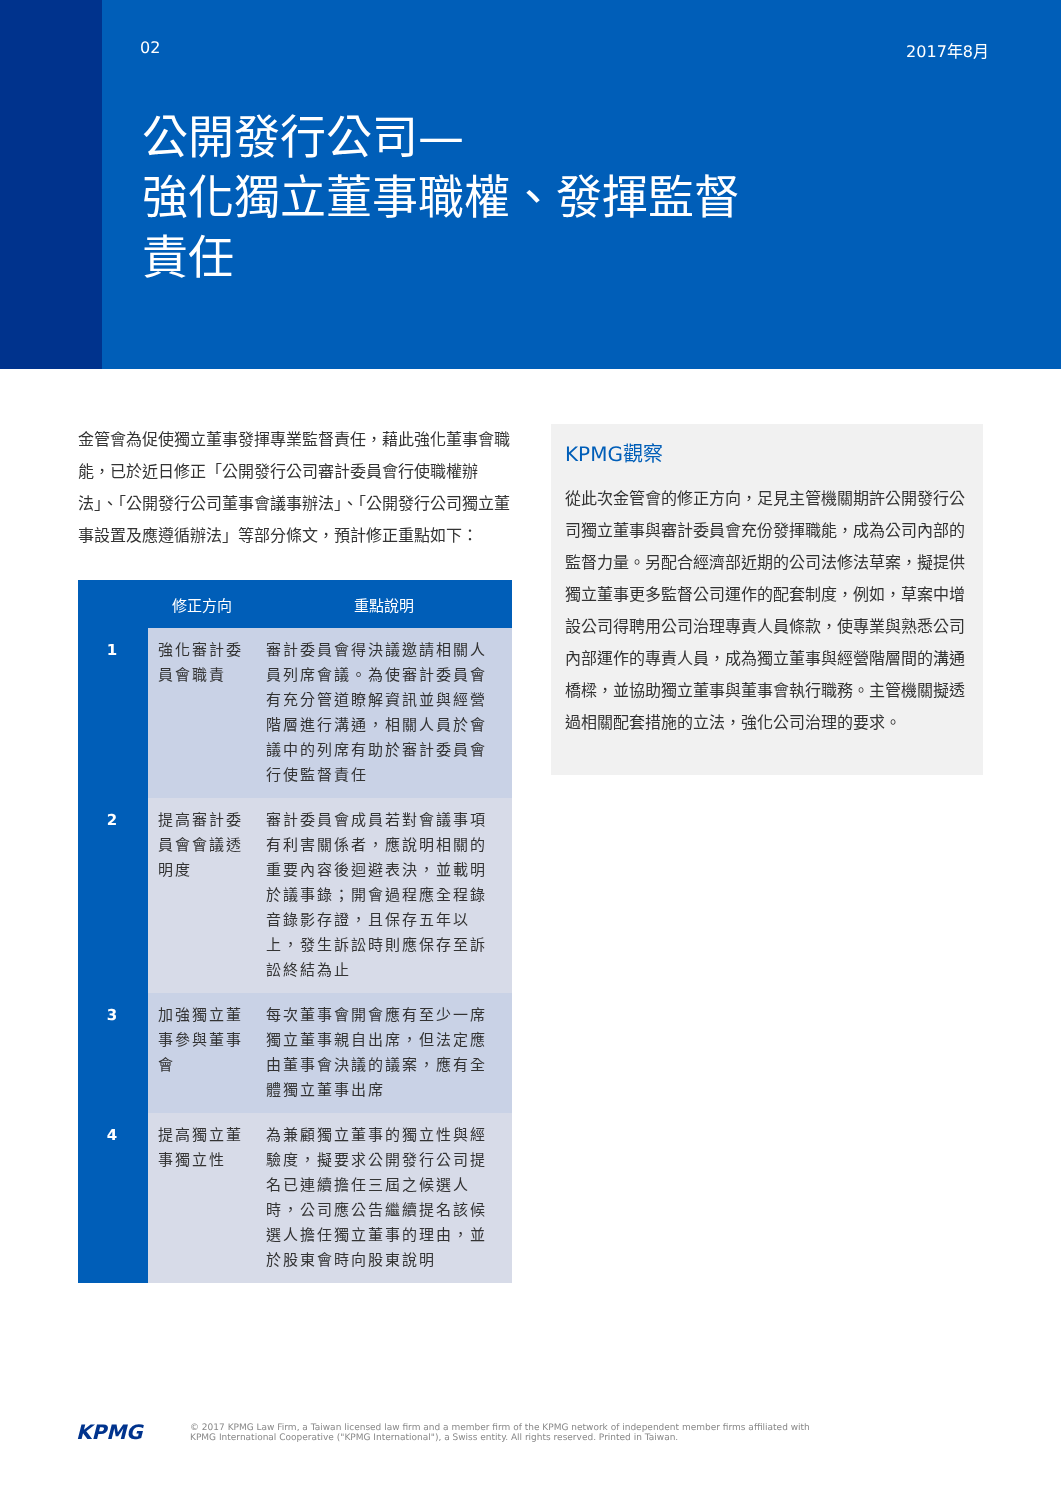02 2017年8月
公開發行公司—
強化獨立董事職權、發揮監督
責任
金管會為促使獨立董事發揮專業監督責任，藉此強化董事會職能，已於近日修正「公開發行公司審計委員會行使職權辦法」、「公開發行公司董事會議事辦法」、「公開發行公司獨立董事設置及應遵循辦法」等部分條文，預計修正重點如下：
| | 修正方向 | 重點說明 |
| --- | --- | --- |
| 1 | 強化審計委員會職責 | 審計委員會得決議邀請相關人員列席會議。為使審計委員會有充分管道瞭解資訊並與經營階層進行溝通，相關人員於會議中的列席有助於審計委員會行使監督責任 |
| 2 | 提高審計委員會會議透明度 | 審計委員會成員若對會議事項有利害關係者，應說明相關的重要內容後迴避表決，並載明於議事錄；開會過程應全程錄音錄影存證，且保存五年以上，發生訴訟時則應保存至訴訟終結為止 |
| 3 | 加強獨立董事參與董事會 | 每次董事會開會應有至少一席獨立董事親自出席，但法定應由董事會決議的議案，應有全體獨立董事出席 |
| 4 | 提高獨立董事獨立性 | 為兼顧獨立董事的獨立性與經驗度，擬要求公開發行公司提名已連續擔任三屆之候選人時，公司應公告繼續提名該候選人擔任獨立董事的理由，並於股東會時向股東說明 |
KPMG觀察
從此次金管會的修正方向，足見主管機關期許公開發行公司獨立董事與審計委員會充份發揮職能，成為公司內部的監督力量。另配合經濟部近期的公司法修法草案，擬提供獨立董事更多監督公司運作的配套制度，例如，草案中增設公司得聘用公司治理專責人員條款，使專業與熟悉公司內部運作的專責人員，成為獨立董事與經營階層間的溝通橋樑，並協助獨立董事與董事會執行職務。主管機關擬透過相關配套措施的立法，強化公司治理的要求。
KPMG
© 2017 KPMG Law Firm, a Taiwan licensed law firm and a member firm of the KPMG network of independent member firms affiliated with
KPMG International Cooperative ("KPMG International"), a Swiss entity. All rights reserved. Printed in Taiwan.